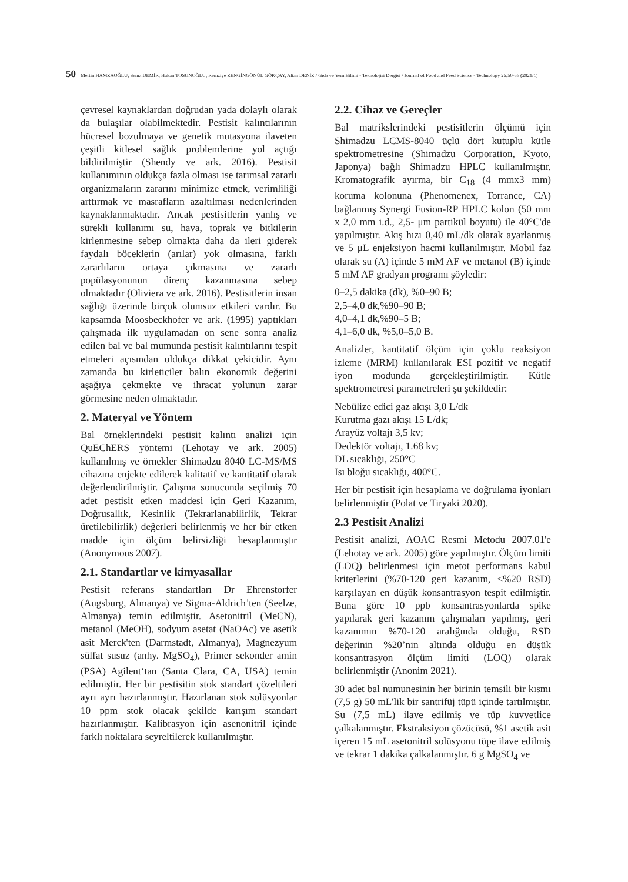50 Mertin HAMZAOĞLU, Sema DEMİR, Hakan TOSUNOĞLU, Remziye ZENGİNGÖNÜL GÖKÇAY, Altan DENİZ / Gıda ve Yem Bilimi - Teknolojisi Dergisi / Journal of Food and Feed Science - Technology 25:50-56 (2021/1)
çevresel kaynaklardan doğrudan yada dolaylı olarak da bulaşılar olabilmektedir. Pestisit kalıntılarının hücresel bozulmaya ve genetik mutasyona ilaveten çeşitli kitlesel sağlık problemlerine yol açtığı bildirilmiştir (Shendy ve ark. 2016). Pestisit kullanımının oldukça fazla olması ise tarımsal zararlı organizmaların zararını minimize etmek, verimliliği arttırmak ve masrafların azaltılması nedenlerinden kaynaklanmaktadır. Ancak pestisitlerin yanlış ve sürekli kullanımı su, hava, toprak ve bitkilerin kirlenmesine sebep olmakta daha da ileri giderek faydalı böceklerin (arılar) yok olmasına, farklı zararlıların ortaya çıkmasına ve zararlı popülasyonunun direnç kazanmasına sebep olmaktadır (Oliviera ve ark. 2016). Pestisitlerin insan sağlığı üzerinde birçok olumsuz etkileri vardır. Bu kapsamda Moosbeckhofer ve ark. (1995) yaptıkları çalışmada ilk uygulamadan on sene sonra analiz edilen bal ve bal mumunda pestisit kalıntılarını tespit etmeleri açısından oldukça dikkat çekicidir. Aynı zamanda bu kirleticiler balın ekonomik değerini aşağıya çekmekte ve ihracat yolunun zarar görmesine neden olmaktadır.
2. Materyal ve Yöntem
Bal örneklerindeki pestisit kalıntı analizi için QuEChERS yöntemi (Lehotay ve ark. 2005) kullanılmış ve örnekler Shimadzu 8040 LC-MS/MS cihazına enjekte edilerek kalitatif ve kantitatif olarak değerlendirilmiştir. Çalışma sonucunda seçilmiş 70 adet pestisit etken maddesi için Geri Kazanım, Doğrusallık, Kesinlik (Tekrarlanabilirlik, Tekrar üretilebilirlik) değerleri belirlenmiş ve her bir etken madde için ölçüm belirsizliği hesaplanmıştır (Anonymous 2007).
2.1. Standartlar ve kimyasallar
Pestisit referans standartları Dr Ehrenstorfer (Augsburg, Almanya) ve Sigma-Aldrich’ten (Seelze, Almanya) temin edilmiştir. Asetonitril (MeCN), metanol (MeOH), sodyum asetat (NaOAc) ve asetik asit Merck'ten (Darmstadt, Almanya), Magnezyum sülfat susuz (anhy. MgSO<sub>4</sub>), Primer sekonder amin (PSA) Agilent‘tan (Santa Clara, CA, USA) temin edilmiştir. Her bir pestisitin stok standart çözeltileri ayrı ayrı hazırlanmıştır. Hazırlanan stok solüsyonlar 10 ppm stok olacak şekilde karışım standart hazırlanmıştır. Kalibrasyon için asenonitril içinde farklı noktalara seyreltilerek kullanılmıştır.
2.2. Cihaz ve Gereçler
Bal matrikslerindeki pestisitlerin ölçümü için Shimadzu LCMS-8040 üçlü dört kutuplu kütle spektrometresine (Shimadzu Corporation, Kyoto, Japonya) bağlı Shimadzu HPLC kullanılmıştır. Kromatografik ayırma, bir C<sub>18</sub> (4 mmx3 mm) koruma kolonuna (Phenomenex, Torrance, CA) bağlanmış Synergi Fusion-RP HPLC kolon (50 mm x 2,0 mm i.d., 2,5- μm partikül boyutu) ile 40°C'de yapılmıştır. Akış hızı 0,40 mL/dk olarak ayarlanmış ve 5 μL enjeksiyon hacmi kullanılmıştır. Mobil faz olarak su (A) içinde 5 mM AF ve metanol (B) içinde 5 mM AF gradyan programı şöyledir:
0–2,5 dakika (dk), %0–90 B;
2,5–4,0 dk,%90–90 B;
4,0–4,1 dk,%90–5 B;
4,1–6,0 dk, %5,0–5,0 B.
Analizler, kantitatif ölçüm için çoklu reaksiyon izleme (MRM) kullanılarak ESI pozitif ve negatif iyon modunda gerçekleştirilmiştir. Kütle spektrometresi parametreleri şu şekildedir:
Nebülize edici gaz akışı 3,0 L/dk
Kurutma gazı akışı 15 L/dk;
Arayüz voltajı 3,5 kv;
Dedektör voltajı, 1.68 kv;
DL sıcaklığı, 250°C
Isı bloğu sıcaklığı, 400°C.
Her bir pestisit için hesaplama ve doğrulama iyonları belirlenmiştir (Polat ve Tiryaki 2020).
2.3 Pestisit Analizi
Pestisit analizi, AOAC Resmi Metodu 2007.01'e (Lehotay ve ark. 2005) göre yapılmıştır. Ölçüm limiti (LOQ) belirlenmesi için metot performans kabul kriterlerini (%70-120 geri kazanım, ≤%20 RSD) karşılayan en düşük konsantrasyon tespit edilmiştir. Buna göre 10 ppb konsantrasyonlarda spike yapılarak geri kazanım çalışmaları yapılmış, geri kazanımın %70-120 aralığında olduğu, RSD değerinin %20’nin altında olduğu en düşük konsantrasyon ölçüm limiti (LOQ) olarak belirlenmiştir (Anonim 2021).
30 adet bal numunesinin her birinin temsili bir kısmı (7,5 g) 50 mL'lik bir santrifüj tüpü içinde tartılmıştır. Su (7,5 mL) ilave edilmiş ve tüp kuvvetlice çalkalanmıştır. Ekstraksiyon çözücüsü, %1 asetik asit içeren 15 mL asetonitril solüsyonu tüpe ilave edilmiş ve tekrar 1 dakika çalkalanmıştır. 6 g MgSO<sub>4</sub> ve